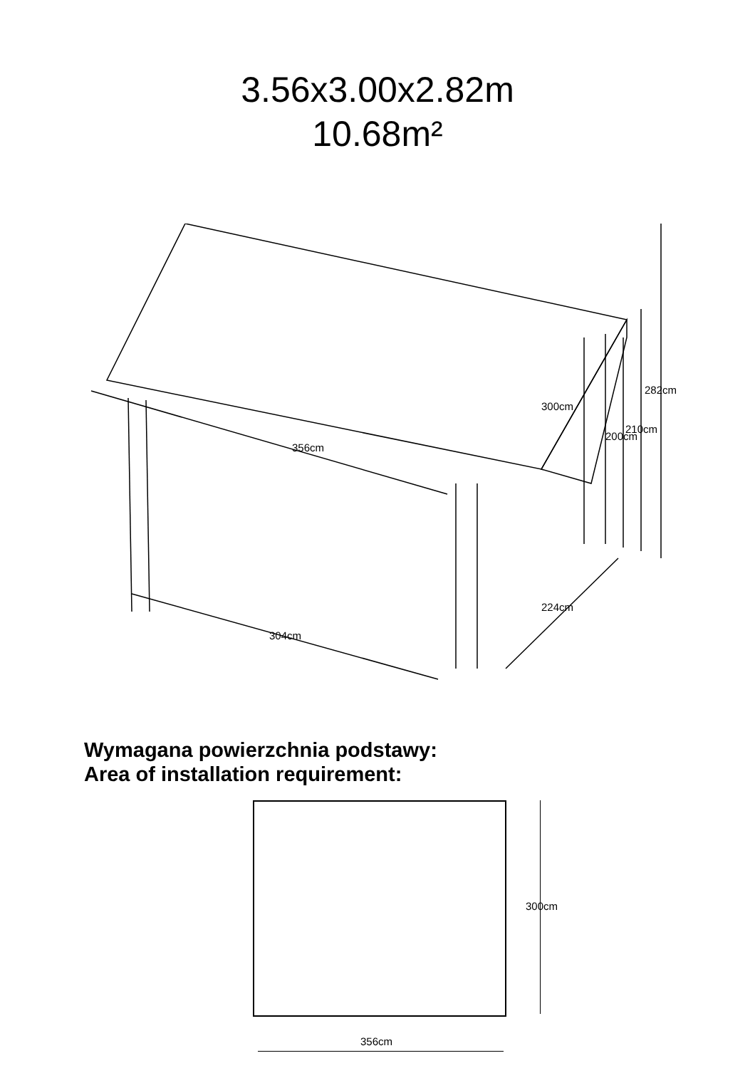3.56x3.00x2.82m
10.68m²
356cm
300cm
304cm
224cm
200cm
210cm
282cm
Wymagana powierzchnia podstawy:
Area of installation requirement:
300cm
356cm